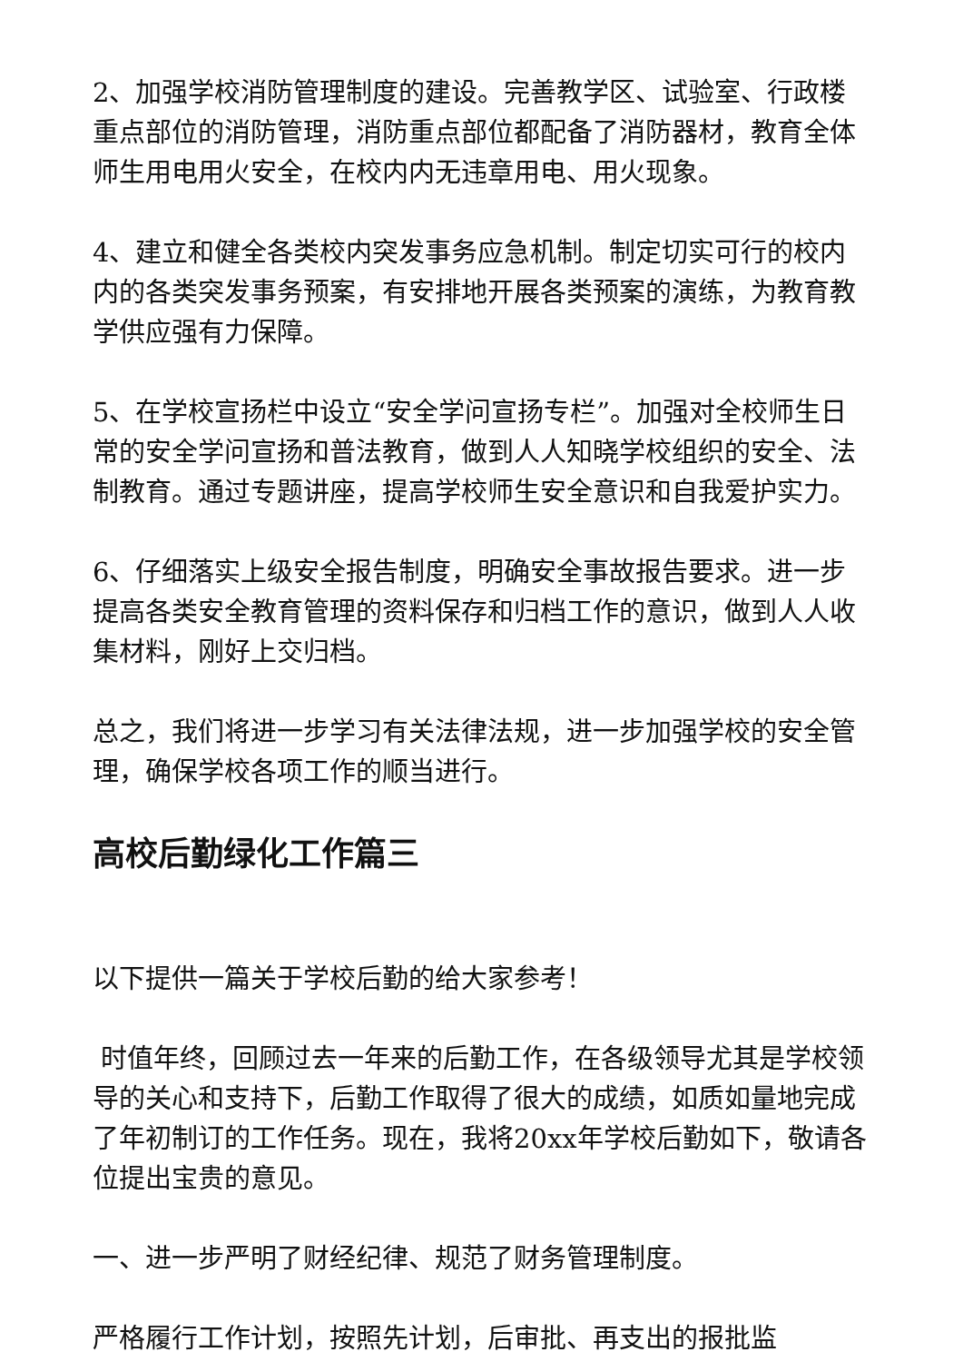2、加强学校消防管理制度的建设。完善教学区、试验室、行政楼重点部位的消防管理，消防重点部位都配备了消防器材，教育全体师生用电用火安全，在校内内无违章用电、用火现象。
4、建立和健全各类校内突发事务应急机制。制定切实可行的校内内的各类突发事务预案，有安排地开展各类预案的演练，为教育教学供应强有力保障。
5、在学校宣扬栏中设立“安全学问宣扬专栏”。加强对全校师生日常的安全学问宣扬和普法教育，做到人人知晓学校组织的安全、法制教育。通过专题讲座，提高学校师生安全意识和自我爱护实力。
6、仔细落实上级安全报告制度，明确安全事故报告要求。进一步提高各类安全教育管理的资料保存和归档工作的意识，做到人人收集材料，刚好上交归档。
总之，我们将进一步学习有关法律法规，进一步加强学校的安全管理，确保学校各项工作的顺当进行。
高校后勤绿化工作篇三
以下提供一篇关于学校后勤的给大家参考！
时值年终，回顾过去一年来的后勤工作，在各级领导尤其是学校领导的关心和支持下，后勤工作取得了很大的成绩，如质如量地完成了年初制订的工作任务。现在，我将20xx年学校后勤如下，敬请各位提出宝贵的意见。
一、进一步严明了财经纪律、规范了财务管理制度。
严格履行工作计划，按照先计划，后审批、再支出的报批监